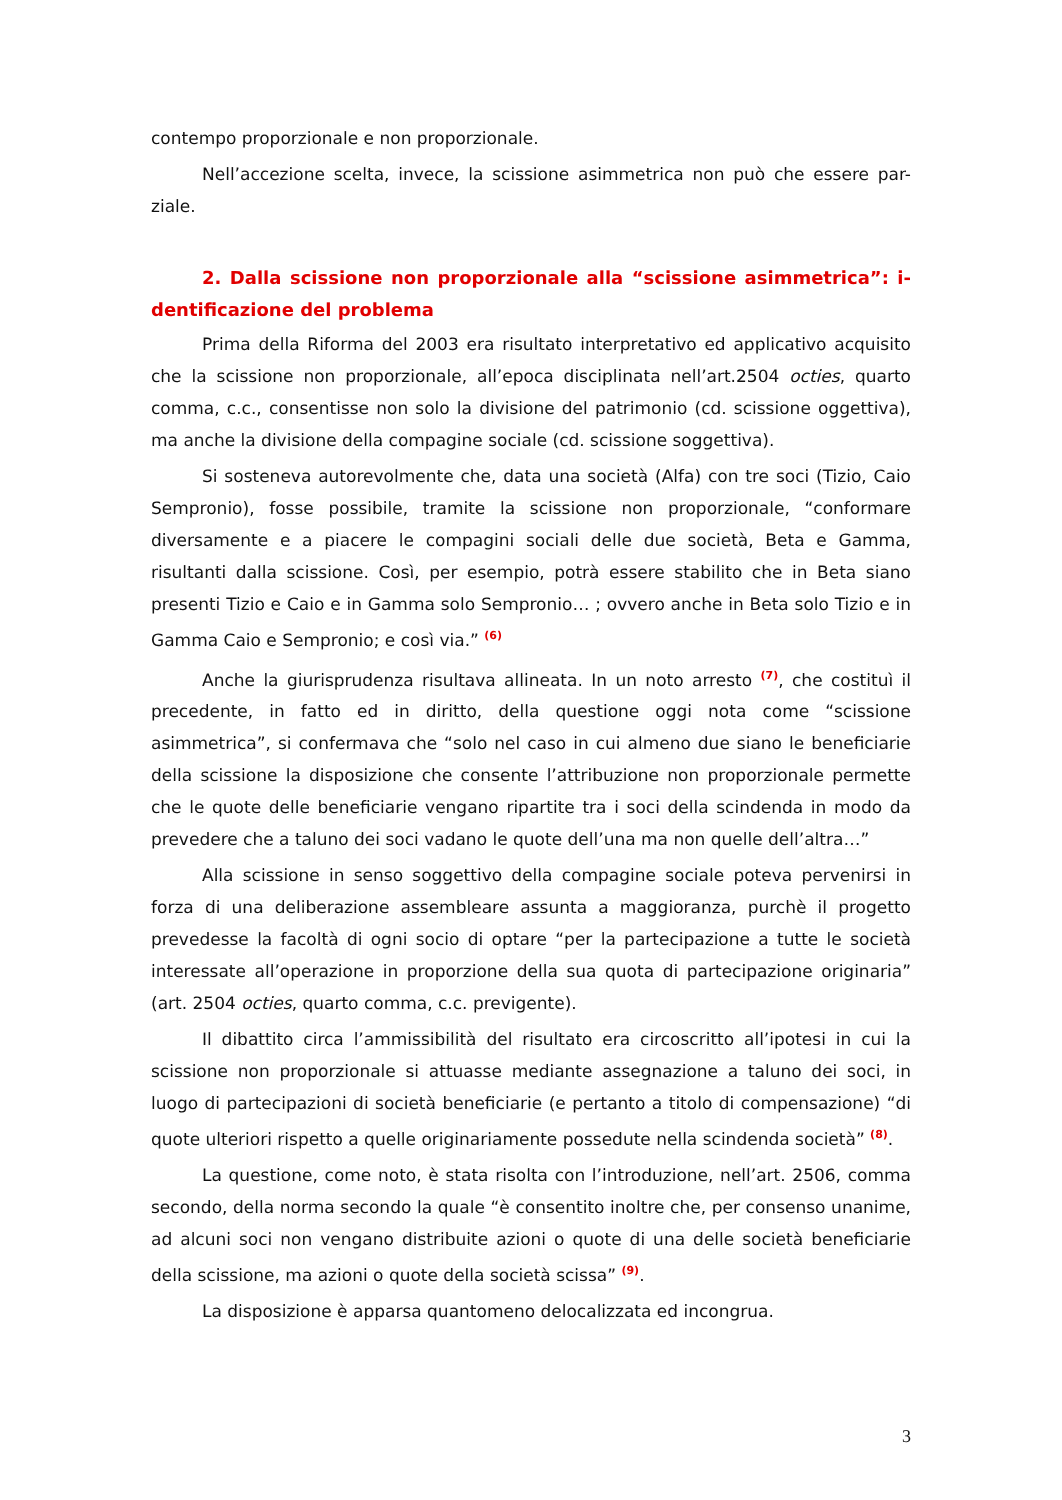contempo proporzionale e non proporzionale.
Nell’accezione scelta, invece, la scissione asimmetrica non può che essere par-ziale.
2. Dalla scissione non proporzionale alla “scissione asimmetrica”: i-dentificazione del problema
Prima della Riforma del 2003 era risultato interpretativo ed applicativo acquisito che la scissione non proporzionale, all’epoca disciplinata nell’art.2504 octies, quarto comma, c.c., consentisse non solo la divisione del patrimonio (cd. scissione oggettiva), ma anche la divisione della compagine sociale (cd. scissione soggettiva).
Si sosteneva autorevolmente che, data una società (Alfa) con tre soci (Tizio, Caio Sempronio), fosse possibile, tramite la scissione non proporzionale, “conformare diversamente e a piacere le compagini sociali delle due società, Beta e Gamma, risultanti dalla scissione. Così, per esempio, potrà essere stabilito che in Beta siano presenti Tizio e Caio e in Gamma solo Sempronio… ; ovvero anche in Beta solo Tizio e in Gamma Caio e Sempronio; e così via.” <sup>(6)</sup>
Anche la giurisprudenza risultava allineata. In un noto arresto <sup>(7)</sup>, che costituì il precedente, in fatto ed in diritto, della questione oggi nota come “scissione asimmetrica”, si confermava che “solo nel caso in cui almeno due siano le beneficiarie della scissione la disposizione che consente l’attribuzione non proporzionale permette che le quote delle beneficiarie vengano ripartite tra i soci della scindenda in modo da prevedere che a taluno dei soci vadano le quote dell’una ma non quelle dell’altra…”
Alla scissione in senso soggettivo della compagine sociale poteva pervenirsi in forza di una deliberazione assembleare assunta a maggioranza, purchè il progetto prevedesse la facoltà di ogni socio di optare “per la partecipazione a tutte le società interessate all’operazione in proporzione della sua quota di partecipazione originaria” (art. 2504 octies, quarto comma, c.c. previgente).
Il dibattito circa l’ammissibilità del risultato era circoscritto all’ipotesi in cui la scissione non proporzionale si attuasse mediante assegnazione a taluno dei soci, in luogo di partecipazioni di società beneficiarie (e pertanto a titolo di compensazione) “di quote ulteriori rispetto a quelle originariamente possedute nella scindenda società” <sup>(8)</sup>.
La questione, come noto, è stata risolta con l’introduzione, nell’art. 2506, comma secondo, della norma secondo la quale “è consentito inoltre che, per consenso unanime, ad alcuni soci non vengano distribuite azioni o quote di una delle società beneficiarie della scissione, ma azioni o quote della società scissa” <sup>(9)</sup>.
La disposizione è apparsa quantomeno delocalizzata ed incongrua.
3